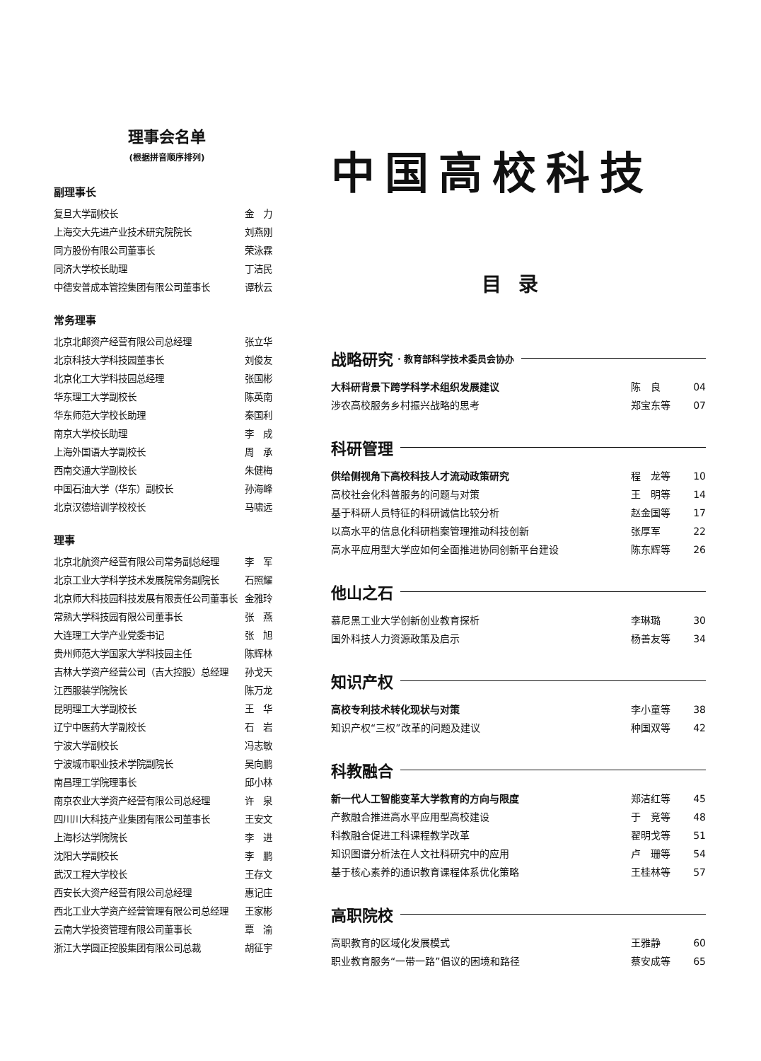理事会名单
(根据拼音顺序排列)
副理事长
复旦大学副校长 金　力
上海交大先进产业技术研究院院长 刘燕刚
同方股份有限公司董事长 荣泳霖
同济大学校长助理 丁洁民
中德安普成本管控集团有限公司董事长 谭秋云
常务理事
北京北邮资产经营有限公司总经理 张立华
北京科技大学科技园董事长 刘俊友
北京化工大学科技园总经理 张国彬
华东理工大学副校长 陈英南
华东师范大学校长助理 秦国利
南京大学校长助理 李　成
上海外国语大学副校长 周　承
西南交通大学副校长 朱健梅
中国石油大学（华东）副校长 孙海峰
北京汉德培训学校校长 马啸远
理事
北京北航资产经营有限公司常务副总经理 李　军
北京工业大学科学技术发展院常务副院长 石照耀
北京师大科技园科技发展有限责任公司董事长 金雅玲
常熟大学科技园有限公司董事长 张　燕
大连理工大学产业党委书记 张　旭
贵州师范大学国家大学科技园主任 陈辉林
吉林大学资产经营公司（吉大控股）总经理 孙戈天
江西服装学院院长 陈万龙
昆明理工大学副校长 王　华
辽宁中医药大学副校长 石　岩
宁波大学副校长 冯志敏
宁波城市职业技术学院副院长 吴向鹏
南昌理工学院理事长 邱小林
南京农业大学资产经营有限公司总经理 许　泉
四川川大科技产业集团有限公司董事长 王安文
上海杉达学院院长 李　进
沈阳大学副校长 李　鹏
武汉工程大学校长 王存文
西安长大资产经营有限公司总经理 惠记庄
西北工业大学资产经营管理有限公司总经理 王家彬
云南大学投资管理有限公司董事长 覃　渝
浙江大学圆正控股集团有限公司总裁 胡征宇
中国高校科技
目录
战略研究 · 教育部科学技术委员会协办
大科研背景下跨学科学术组织发展建议 陈　良 04
涉农高校服务乡村振兴战略的思考 郑宝东等 07
科研管理
供给侧视角下高校科技人才流动政策研究 程　龙等 10
高校社会化科普服务的问题与对策 王　明等 14
基于科研人员特征的科研诚信比较分析 赵金国等 17
以高水平的信息化科研档案管理推动科技创新 张厚军 22
高水平应用型大学应如何全面推进协同创新平台建设 陈东辉等 26
他山之石
慕尼黑工业大学创新创业教育探析 李琳璐 30
国外科技人力资源政策及启示 杨善友等 34
知识产权
高校专利技术转化现状与对策 李小童等 38
知识产权“三权”改革的问题及建议 种国双等 42
科教融合
新一代人工智能变革大学教育的方向与限度 郑洁红等 45
产教融合推进高水平应用型高校建设 于　竞等 48
科教融合促进工科课程教学改革 翟明戈等 51
知识图谱分析法在人文社科研究中的应用 卢　珊等 54
基于核心素养的通识教育课程体系优化策略 王桂林等 57
高职院校
高职教育的区域化发展模式 王雅静 60
职业教育服务“一带一路”倡议的困境和路径 蔡安成等 65